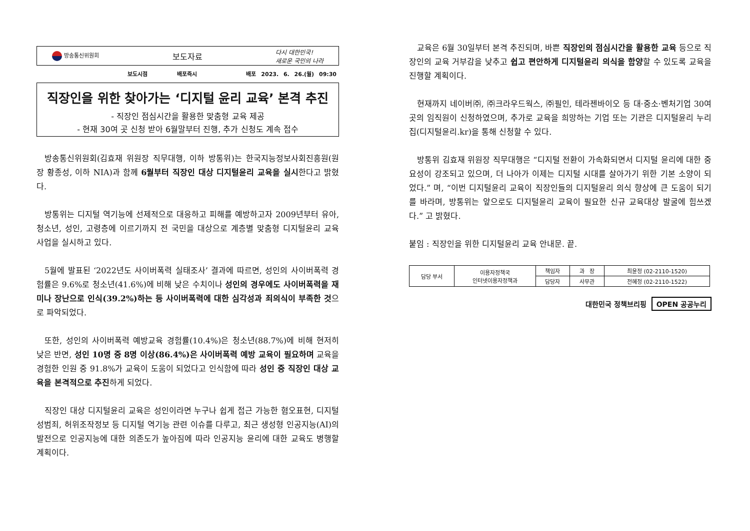방송통신위원회
보도자료
다시 대한민국!
새로운 국민의 나라
보도시점 배포즉시 배포 2023. 6. 26.(월) 09:30
직장인을 위한 찾아가는 ‘디지털 윤리 교육’ 본격 추진
- 직장인 점심시간을 활용한 맞춤형 교육 제공
- 현재 30여 곳 신청 받아 6월말부터 진행, 추가 신청도 계속 접수
방송통신위원회(김효재 위원장 직무대행, 이하 방통위)는 한국지능정보사회진흥원(원장 황종성, 이하 NIA)과 함께 6월부터 직장인 대상 디지털윤리 교육을 실시한다고 밝혔다.
방통위는 디지털 역기능에 선제적으로 대응하고 피해를 예방하고자 2009년부터 유아, 청소년, 성인, 고령층에 이르기까지 전 국민을 대상으로 계층별 맞춤형 디지털윤리 교육 사업을 실시하고 있다.
5월에 발표된 ‘2022년도 사이버폭력 실태조사’ 결과에 따르면, 성인의 사이버폭력 경험률은 9.6%로 청소년(41.6%)에 비해 낮은 수치이나 성인의 경우에도 사이버폭력을 재미나 장난으로 인식(39.2%)하는 등 사이버폭력에 대한 심각성과 죄의식이 부족한 것으로 파악되었다.
또한, 성인의 사이버폭력 예방교육 경험률(10.4%)은 청소년(88.7%)에 비해 현저히 낮은 반면, 성인 10명 중 8명 이상(86.4%)은 사이버폭력 예방 교육이 필요하며 교육을 경험한 인원 중 91.8%가 교육이 도움이 되었다고 인식함에 따라 성인 중 직장인 대상 교육을 본격적으로 추진하게 되었다.
직장인 대상 디지털윤리 교육은 성인이라면 누구나 쉽게 접근 가능한 혐오표현, 디지털성범죄, 허위조작정보 등 디지털 역기능 관련 이슈를 다루고, 최근 생성형 인공지능(AI)의 발전으로 인공지능에 대한 의존도가 높아짐에 따라 인공지능 윤리에 대한 교육도 병행할 계획이다.
교육은 6월 30일부터 본격 추진되며, 바쁜 직장인의 점심시간을 활용한 교육 등으로 직장인의 교육 거부감을 낮추고 쉽고 편안하게 디지털윤리 의식을 함양할 수 있도록 교육을 진행할 계획이다.
현재까지 네이버㈜, ㈜크라우드웍스, ㈜필인, 테라젠바이오 등 대·중소·벤처기업 30여 곳의 임직원이 신청하였으며, 추가로 교육을 희망하는 기업 또는 기관은 디지털윤리 누리집(디지털윤리.kr)을 통해 신청할 수 있다.
방통위 김효재 위원장 직무대행은 “디지털 전환이 가속화되면서 디지털 윤리에 대한 중요성이 강조되고 있으며, 더 나아가 이제는 디지털 시대를 살아가기 위한 기본 소양이 되었다.” 며, “이번 디지털윤리 교육이 직장인들의 디지털윤리 의식 향상에 큰 도움이 되기를 바라며, 방통위는 앞으로도 디지털윤리 교육이 필요한 신규 교육대상 발굴에 힘쓰겠다.” 고 밝혔다.
붙임 : 직장인을 위한 디지털윤리 교육 안내문. 끝.
| 담당 부서 | 이용자정책국 인터넷이용자정책과 | 책임자 | 과 장 | 최윤정 (02-2110-1520) |
| | | 담당자 | 사무관 | 전혜정 (02-2110-1522) |
대한민국 정책브리핑 OPEN 공공누리